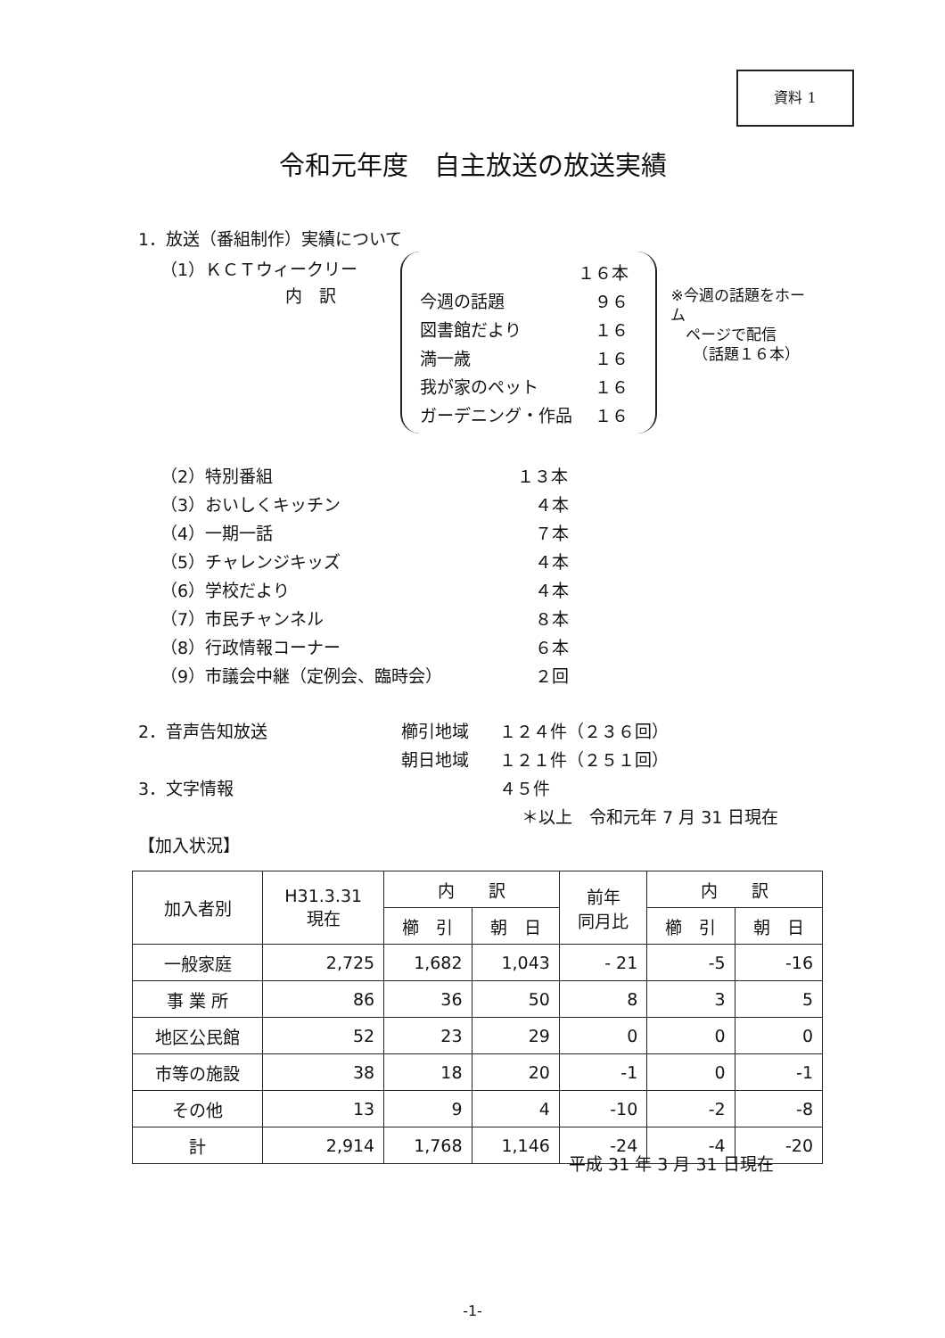資料 1
令和元年度　自主放送の放送実績
1．放送（番組制作）実績について
（1）ＫＣＴウィークリー
内　訳
１６本
今週の話題 ９６
図書館だより １６
満一歳 １６
我が家のペット １６
ガーデニング・作品 １６
※今週の話題をホーム
　ページで配信
　　（話題１６本）
（2）特別番組 １３本
（3）おいしくキッチン ４本
（4）一期一話 ７本
（5）チャレンジキッズ ４本
（6）学校だより ４本
（7）市民チャンネル ８本
（8）行政情報コーナー ６本
（9）市議会中継（定例会、臨時会） ２回
2．音声告知放送 櫛引地域 １２４件（２３６回）
朝日地域 １２１件（２５１回）
3．文字情報 ４５件
＊以上　令和元年 7 月 31 日現在
【加入状況】
| 加入者別 | H31.3.31 現在 | 内 訳 | | 前年 同月比 | 内 訳 | |
| --- | --- | --- | --- | --- | --- | --- |
| | | 櫛 引 | 朝 日 | | 櫛 引 | 朝 日 |
| 一般家庭 | 2,725 | 1,682 | 1,043 | - 21 | -5 | -16 |
| 事 業 所 | 86 | 36 | 50 | 8 | 3 | 5 |
| 地区公民館 | 52 | 23 | 29 | 0 | 0 | 0 |
| 市等の施設 | 38 | 18 | 20 | -1 | 0 | -1 |
| その他 | 13 | 9 | 4 | -10 | -2 | -8 |
| 計 | 2,914 | 1,768 | 1,146 | -24 | -4 | -20 |
平成 31 年 3 月 31 日現在
-1-